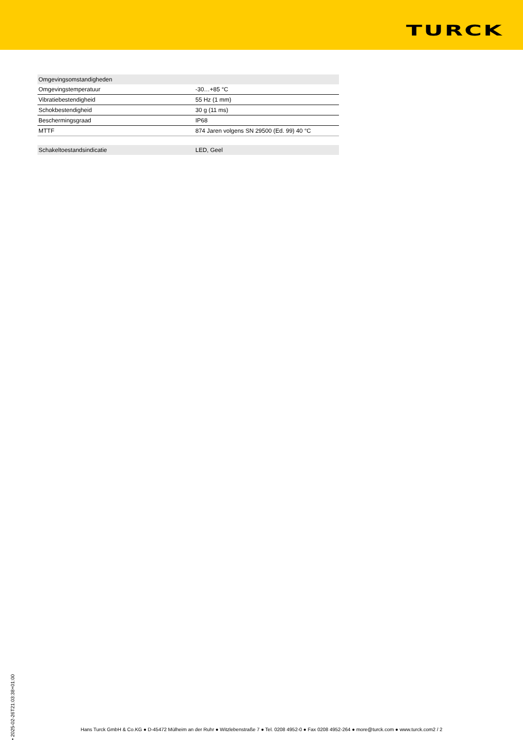TURCK
| Omgevingsomstandigheden | |
| Omgevingstemperatuur | -30…+85 °C |
| Vibratiebestendigheid | 55 Hz (1 mm) |
| Schokbestendigheid | 30 g (11 ms) |
| Beschermingsgraad | IP68 |
| MTTF | 874 Jaren volgens SN 29500 (Ed. 99) 40 °C |
| Schakeltoestandsindicatie | LED, Geel |
• 2025-02-26T21:03:38+01:00
Hans Turck GmbH & Co.KG ● D-45472 Mülheim an der Ruhr ● Witzlebenstraße 7 ● Tel. 0208 4952-0 ● Fax 0208 4952-264 ● more@turck.com ● www.turck.com2 / 2